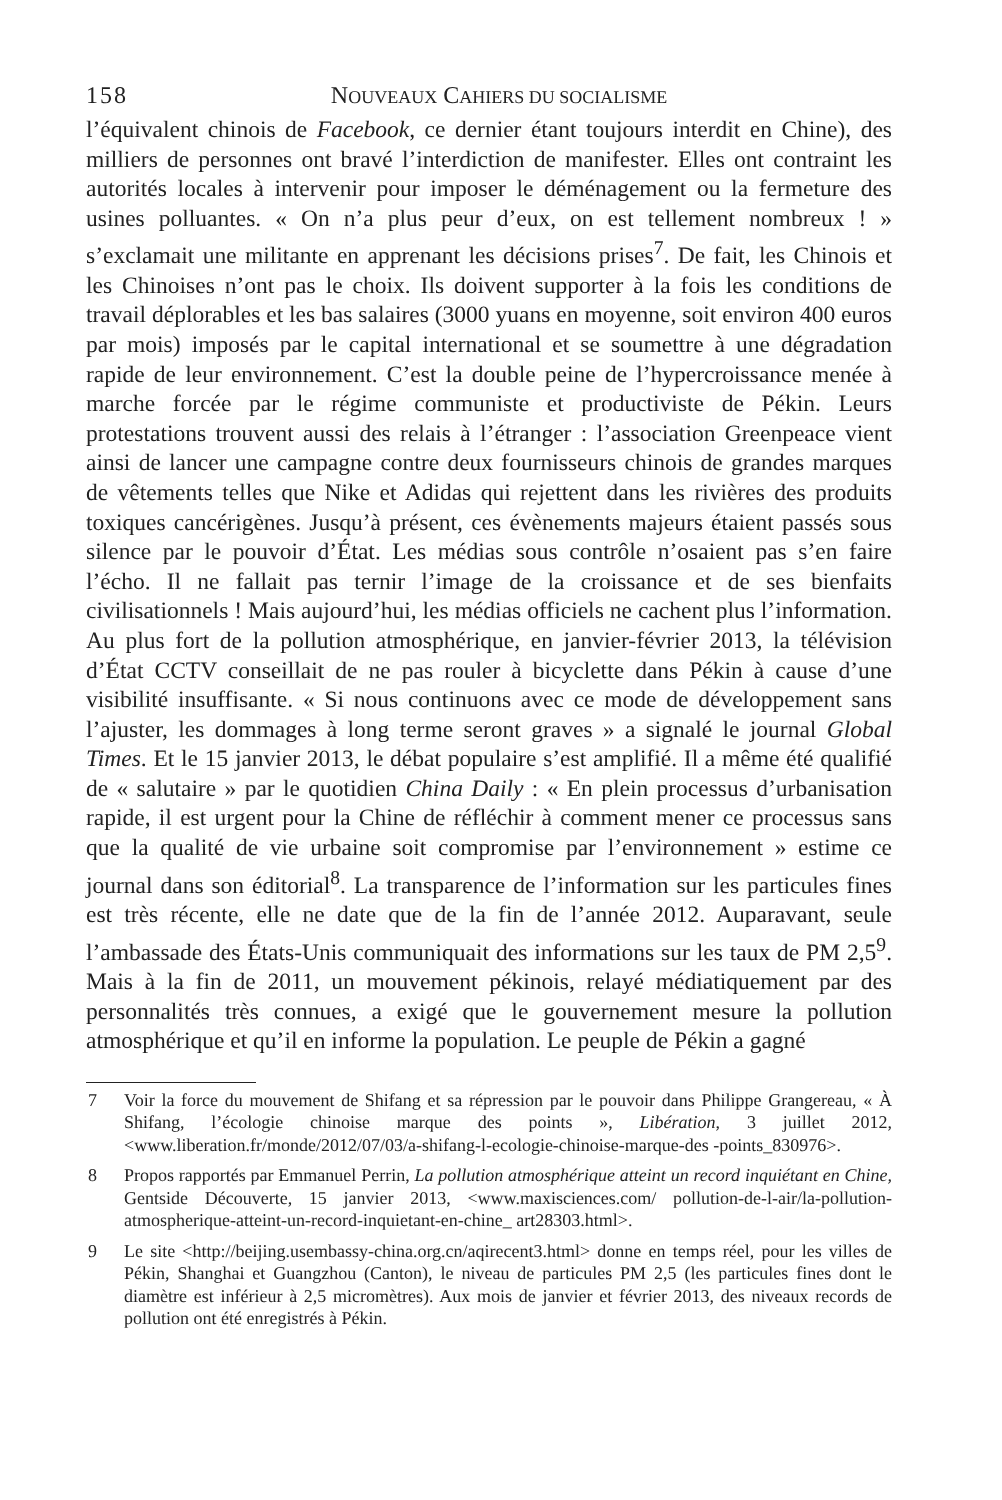158 NOUVEAUX CAHIERS DU SOCIALISME
l’équivalent chinois de Facebook, ce dernier étant toujours interdit en Chine), des milliers de personnes ont bravé l’interdiction de manifester. Elles ont contraint les autorités locales à intervenir pour imposer le déménagement ou la fermeture des usines polluantes. « On n’a plus peur d’eux, on est tellement nombreux ! » s’exclamait une militante en apprenant les décisions prises<sup>7</sup>. De fait, les Chinois et les Chinoises n’ont pas le choix. Ils doivent supporter à la fois les conditions de travail déplorables et les bas salaires (3000 yuans en moyenne, soit environ 400 euros par mois) imposés par le capital international et se soumettre à une dégradation rapide de leur environnement. C’est la double peine de l’hypercroissance menée à marche forcée par le régime communiste et productiviste de Pékin. Leurs protestations trouvent aussi des relais à l’étranger : l’association Greenpeace vient ainsi de lancer une campagne contre deux fournisseurs chinois de grandes marques de vêtements telles que Nike et Adidas qui rejettent dans les rivières des produits toxiques cancérigènes. Jusqu’à présent, ces évènements majeurs étaient passés sous silence par le pouvoir d’État. Les médias sous contrôle n’osaient pas s’en faire l’écho. Il ne fallait pas ternir l’image de la croissance et de ses bienfaits civilisationnels ! Mais aujourd’hui, les médias officiels ne cachent plus l’information. Au plus fort de la pollution atmosphérique, en janvier-février 2013, la télévision d’État CCTV conseillait de ne pas rouler à bicyclette dans Pékin à cause d’une visibilité insuffisante. « Si nous continuons avec ce mode de développement sans l’ajuster, les dommages à long terme seront graves » a signalé le journal Global Times. Et le 15 janvier 2013, le débat populaire s’est amplifié. Il a même été qualifié de « salutaire » par le quotidien China Daily : « En plein processus d’urbanisation rapide, il est urgent pour la Chine de réfléchir à comment mener ce processus sans que la qualité de vie urbaine soit compromise par l’environnement » estime ce journal dans son éditorial<sup>8</sup>. La transparence de l’information sur les particules fines est très récente, elle ne date que de la fin de l’année 2012. Auparavant, seule l’ambassade des États-Unis communiquait des informations sur les taux de PM 2,5<sup>9</sup>. Mais à la fin de 2011, un mouvement pékinois, relayé médiatiquement par des personnalités très connues, a exigé que le gouvernement mesure la pollution atmosphérique et qu’il en informe la population. Le peuple de Pékin a gagné
7 Voir la force du mouvement de Shifang et sa répression par le pouvoir dans Philippe Grangereau, « À Shifang, l’écologie chinoise marque des points », Libération, 3 juillet 2012, <www.liberation.fr/monde/2012/07/03/a-shifang-l-ecologie-chinoise-marque-des -points_830976>.
8 Propos rapportés par Emmanuel Perrin, La pollution atmosphérique atteint un record inquiétant en Chine, Gentside Découverte, 15 janvier 2013, <www.maxisciences.com/ pollution-de-l-air/la-pollution-atmospherique-atteint-un-record-inquietant-en-chine_ art28303.html>.
9 Le site <http://beijing.usembassy-china.org.cn/aqirecent3.html> donne en temps réel, pour les villes de Pékin, Shanghai et Guangzhou (Canton), le niveau de particules PM 2,5 (les particules fines dont le diamètre est inférieur à 2,5 micromètres). Aux mois de janvier et février 2013, des niveaux records de pollution ont été enregistrés à Pékin.